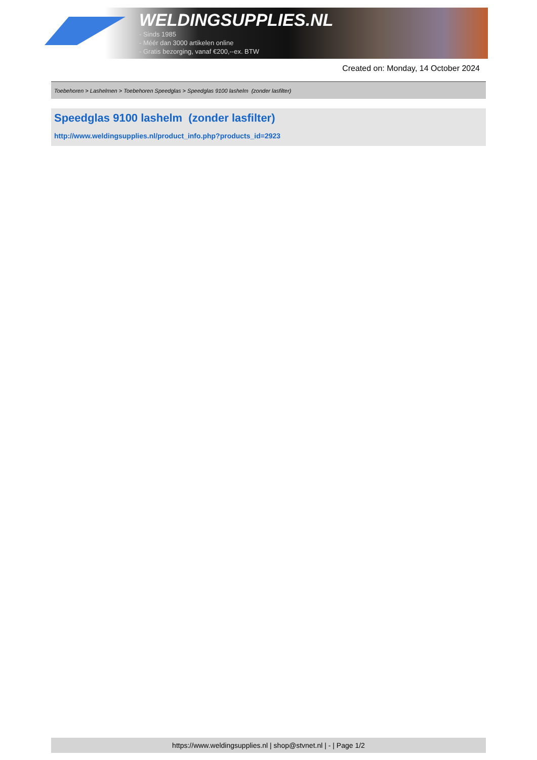WELDINGSUPPLIES.NL
- Sinds 1985
- Méér dan 3000 artikelen online
- Gratis bezorging, vanaf €200,--ex. BTW
Created on: Monday, 14 October 2024
Toebehoren > Lashelmen > Toebehoren Speedglas > Speedglas 9100 lashelm (zonder lasfilter)
Speedglas 9100 lashelm (zonder lasfilter)
http://www.weldingsupplies.nl/product_info.php?products_id=2923
https://www.weldingsupplies.nl | shop@stvnet.nl | - | Page 1/2